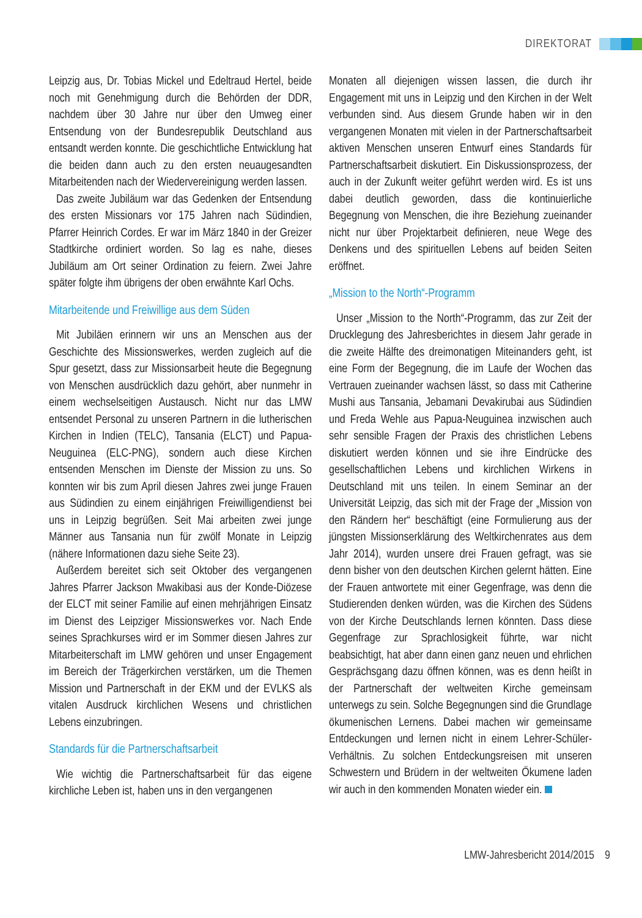DIREKTORAT
Leipzig aus, Dr. Tobias Mickel und Edeltraud Hertel, beide noch mit Genehmigung durch die Behörden der DDR, nachdem über 30 Jahre nur über den Umweg einer Entsendung von der Bundesrepublik Deutschland aus entsandt werden konnte. Die geschichtliche Entwicklung hat die beiden dann auch zu den ersten neuaugesandten Mitarbeitenden nach der Wiedervereinigung werden lassen.
Das zweite Jubiläum war das Gedenken der Entsendung des ersten Missionars vor 175 Jahren nach Südindien, Pfarrer Heinrich Cordes. Er war im März 1840 in der Greizer Stadtkirche ordiniert worden. So lag es nahe, dieses Jubiläum am Ort seiner Ordination zu feiern. Zwei Jahre später folgte ihm übrigens der oben erwähnte Karl Ochs.
Mitarbeitende und Freiwillige aus dem Süden
Mit Jubiläen erinnern wir uns an Menschen aus der Geschichte des Missionswerkes, werden zugleich auf die Spur gesetzt, dass zur Missionsarbeit heute die Begegnung von Menschen ausdrücklich dazu gehört, aber nunmehr in einem wechselseitigen Austausch. Nicht nur das LMW entsendet Personal zu unseren Partnern in die lutherischen Kirchen in Indien (TELC), Tansania (ELCT) und Papua-Neuguinea (ELC-PNG), sondern auch diese Kirchen entsenden Menschen im Dienste der Mission zu uns. So konnten wir bis zum April diesen Jahres zwei junge Frauen aus Südindien zu einem einjährigen Freiwilligendienst bei uns in Leipzig begrüßen. Seit Mai arbeiten zwei junge Männer aus Tansania nun für zwölf Monate in Leipzig (nähere Informationen dazu siehe Seite 23).
Außerdem bereitet sich seit Oktober des vergangenen Jahres Pfarrer Jackson Mwakibasi aus der Konde-Diözese der ELCT mit seiner Familie auf einen mehrjährigen Einsatz im Dienst des Leipziger Missionswerkes vor. Nach Ende seines Sprachkurses wird er im Sommer diesen Jahres zur Mitarbeiterschaft im LMW gehören und unser Engagement im Bereich der Trägerkirchen verstärken, um die Themen Mission und Partnerschaft in der EKM und der EVLKS als vitalen Ausdruck kirchlichen Wesens und christlichen Lebens einzubringen.
Standards für die Partnerschaftsarbeit
Wie wichtig die Partnerschaftsarbeit für das eigene kirchliche Leben ist, haben uns in den vergangenen
Monaten all diejenigen wissen lassen, die durch ihr Engagement mit uns in Leipzig und den Kirchen in der Welt verbunden sind. Aus diesem Grunde haben wir in den vergangenen Monaten mit vielen in der Partnerschaftsarbeit aktiven Menschen unseren Entwurf eines Standards für Partnerschaftsarbeit diskutiert. Ein Diskussionsprozess, der auch in der Zukunft weiter geführt werden wird. Es ist uns dabei deutlich geworden, dass die kontinuierliche Begegnung von Menschen, die ihre Beziehung zueinander nicht nur über Projektarbeit definieren, neue Wege des Denkens und des spirituellen Lebens auf beiden Seiten eröffnet.
„Mission to the North“-Programm
Unser „Mission to the North“-Programm, das zur Zeit der Drucklegung des Jahresberichtes in diesem Jahr gerade in die zweite Hälfte des dreimonatigen Miteinanders geht, ist eine Form der Begegnung, die im Laufe der Wochen das Vertrauen zueinander wachsen lässt, so dass mit Catherine Mushi aus Tansania, Jebamani Devakirubai aus Südindien und Freda Wehle aus Papua-Neuguinea inzwischen auch sehr sensible Fragen der Praxis des christlichen Lebens diskutiert werden können und sie ihre Eindrücke des gesellschaftlichen Lebens und kirchlichen Wirkens in Deutschland mit uns teilen. In einem Seminar an der Universität Leipzig, das sich mit der Frage der „Mission von den Rändern her“ beschäftigt (eine Formulierung aus der jüngsten Missionserklärung des Weltkirchenrates aus dem Jahr 2014), wurden unsere drei Frauen gefragt, was sie denn bisher von den deutschen Kirchen gelernt hätten. Eine der Frauen antwortete mit einer Gegenfrage, was denn die Studierenden denken würden, was die Kirchen des Südens von der Kirche Deutschlands lernen könnten. Dass diese Gegenfrage zur Sprachlosigkeit führte, war nicht beabsichtigt, hat aber dann einen ganz neuen und ehrlichen Gesprächsgang dazu öffnen können, was es denn heißt in der Partnerschaft der weltweiten Kirche gemeinsam unterwegs zu sein. Solche Begegnungen sind die Grundlage ökumenischen Lernens. Dabei machen wir gemeinsame Entdeckungen und lernen nicht in einem Lehrer-Schüler-Verhältnis. Zu solchen Entdeckungsreisen mit unseren Schwestern und Brüdern in der weltweiten Ökumene laden wir auch in den kommenden Monaten wieder ein.
LMW-Jahresbericht 2014/2015 9